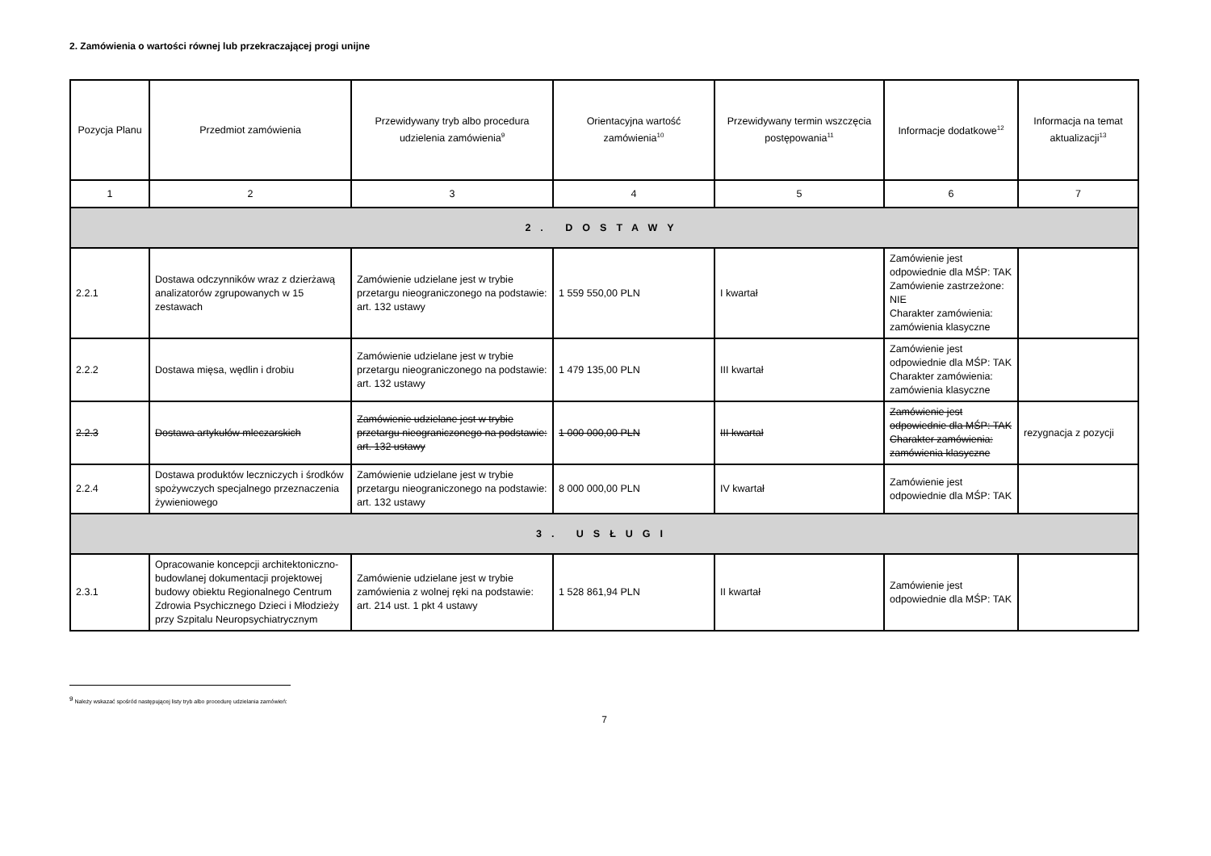2. Zamówienia o wartości równej lub przekraczającej progi unijne
| Pozycja Planu | Przedmiot zamówienia | Przewidywany tryb albo procedura udzielenia zamówienia<sup>9</sup> | Orientacyjna wartość zamówienia<sup>10</sup> | Przewidywany termin wszczęcia postępowania<sup>11</sup> | Informacje dodatkowe<sup>12</sup> | Informacja na temat aktualizacji<sup>13</sup> |
| --- | --- | --- | --- | --- | --- | --- |
| 1 | 2 | 3 | 4 | 5 | 6 | 7 |
| 2. DOSTAWY | | | | | | |
| 2.2.1 | Dostawa odczynników wraz z dzierżawą analizatorów zgrupowanych w 15 zestawach | Zamówienie udzielane jest w trybie przetargu nieograniczonego na podstawie: art. 132 ustawy | 1 559 550,00 PLN | I kwartał | Zamówienie jest odpowiednie dla MŚP: TAK Zamówienie zastrzeżone: NIE Charakter zamówienia: zamówienia klasyczne | |
| 2.2.2 | Dostawa mięsa, wędlin i drobiu | Zamówienie udzielane jest w trybie przetargu nieograniczonego na podstawie: art. 132 ustawy | 1 479 135,00 PLN | III kwartał | Zamówienie jest odpowiednie dla MŚP: TAK Charakter zamówienia: zamówienia klasyczne | |
| 2.2.3 | Dostawa artykułów mleczarskich | Zamówienie udzielane jest w trybie przetargu nieograniczonego na podstawie: art. 132 ustawy | 1 000 000,00 PLN | III kwartał | Zamówienie jest odpowiednie dla MŚP: TAK Charakter zamówienia: zamówienia klasyczne | rezygnacja z pozycji |
| 2.2.4 | Dostawa produktów leczniczych i środków spożywczych specjalnego przeznaczenia żywieniowego | Zamówienie udzielane jest w trybie przetargu nieograniczonego na podstawie: art. 132 ustawy | 8 000 000,00 PLN | IV kwartał | Zamówienie jest odpowiednie dla MŚP: TAK | |
| 3. USŁUGI | | | | | | |
| 2.3.1 | Opracowanie koncepcji architektoniczno-budowlanej dokumentacji projektowej budowy obiektu Regionalnego Centrum Zdrowia Psychicznego Dzieci i Młodzieży przy Szpitalu Neuropsychiatrycznym | Zamówienie udzielane jest w trybie zamówienia z wolnej ręki na podstawie: art. 214 ust. 1 pkt 4 ustawy | 1 528 861,94 PLN | II kwartał | Zamówienie jest odpowiednie dla MŚP: TAK | |
<sup>9</sup> Należy wskazać spośród następującej listy tryb albo procedurę udzielania zamówień:
7